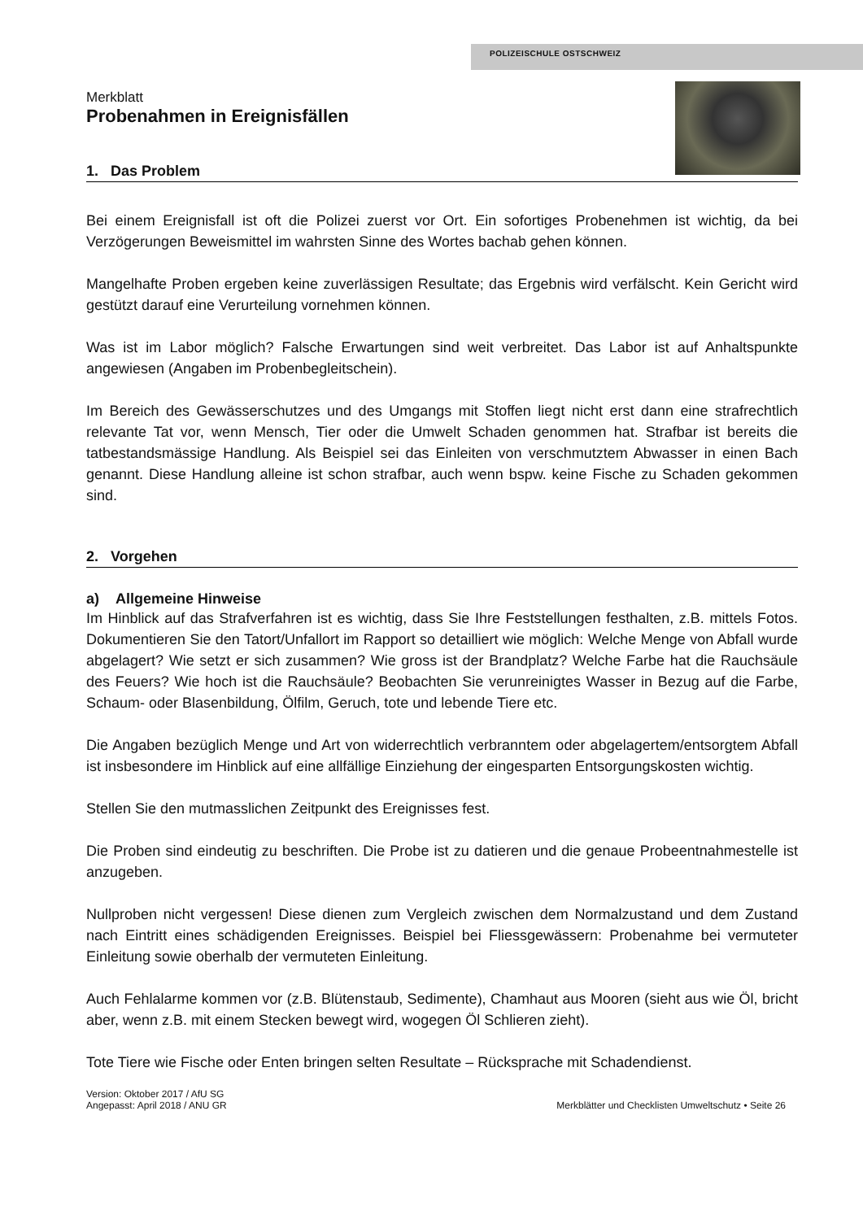POLIZEISCHULE OSTSCHWEIZ
Merkblatt
Probenahmen in Ereignisfällen
1. Das Problem
Bei einem Ereignisfall ist oft die Polizei zuerst vor Ort. Ein sofortiges Probenehmen ist wichtig, da bei Verzögerungen Beweismittel im wahrsten Sinne des Wortes bachab gehen können.
Mangelhafte Proben ergeben keine zuverlässigen Resultate; das Ergebnis wird verfälscht. Kein Gericht wird gestützt darauf eine Verurteilung vornehmen können.
Was ist im Labor möglich? Falsche Erwartungen sind weit verbreitet. Das Labor ist auf Anhaltspunkte angewiesen (Angaben im Probenbegleitschein).
Im Bereich des Gewässerschutzes und des Umgangs mit Stoffen liegt nicht erst dann eine strafrechtlich relevante Tat vor, wenn Mensch, Tier oder die Umwelt Schaden genommen hat. Strafbar ist bereits die tatbestandsmässige Handlung. Als Beispiel sei das Einleiten von verschmutztem Abwasser in einen Bach genannt. Diese Handlung alleine ist schon strafbar, auch wenn bspw. keine Fische zu Schaden gekommen sind.
2. Vorgehen
a) Allgemeine Hinweise
Im Hinblick auf das Strafverfahren ist es wichtig, dass Sie Ihre Feststellungen festhalten, z.B. mittels Fotos. Dokumentieren Sie den Tatort/Unfallort im Rapport so detailliert wie möglich: Welche Menge von Abfall wurde abgelagert? Wie setzt er sich zusammen? Wie gross ist der Brandplatz? Welche Farbe hat die Rauchsäule des Feuers? Wie hoch ist die Rauchsäule? Beobachten Sie verunreinigtes Wasser in Bezug auf die Farbe, Schaum- oder Blasenbildung, Ölfilm, Geruch, tote und lebende Tiere etc.
Die Angaben bezüglich Menge und Art von widerrechtlich verbranntem oder abgelagertem/entsorgtem Abfall ist insbesondere im Hinblick auf eine allfällige Einziehung der eingesparten Entsorgungskosten wichtig.
Stellen Sie den mutmasslichen Zeitpunkt des Ereignisses fest.
Die Proben sind eindeutig zu beschriften. Die Probe ist zu datieren und die genaue Probeentnahmestelle ist anzugeben.
Nullproben nicht vergessen! Diese dienen zum Vergleich zwischen dem Normalzustand und dem Zustand nach Eintritt eines schädigenden Ereignisses. Beispiel bei Fliessgewässern: Probenahme bei vermuteter Einleitung sowie oberhalb der vermuteten Einleitung.
Auch Fehlalarme kommen vor (z.B. Blütenstaub, Sedimente), Chamhaut aus Mooren (sieht aus wie Öl, bricht aber, wenn z.B. mit einem Stecken bewegt wird, wogegen Öl Schlieren zieht).
Tote Tiere wie Fische oder Enten bringen selten Resultate – Rücksprache mit Schadendienst.
Version: Oktober 2017 / AfU SG
Angepasst: April 2018 / ANU GR
Merkblätter und Checklisten Umweltschutz • Seite 26